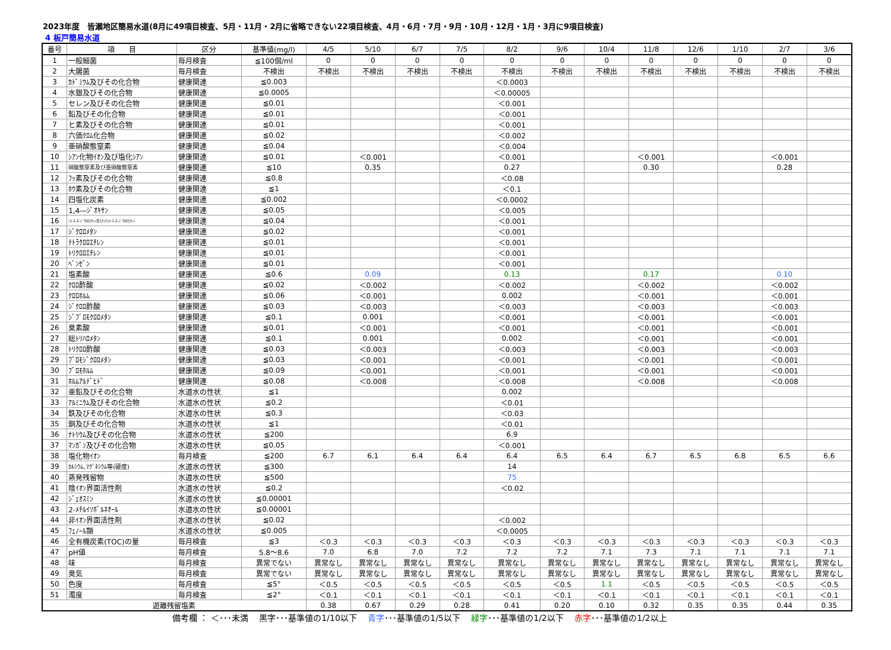2023年度　皆瀬地区簡易水道(8月に49項目検査、5月・11月・2月に省略できない22項目検査、4月・6月・7月・9月・10月・12月・1月・3月に9項目検査)
4 板戸簡易水道
| 番号 | 項 目 | 区分 | 基準値(mg/l) | 4/5 | 5/10 | 6/7 | 7/5 | 8/2 | 9/6 | 10/4 | 11/8 | 12/6 | 1/10 | 2/7 | 3/6 |
| --- | --- | --- | --- | --- | --- | --- | --- | --- | --- | --- | --- | --- | --- | --- | --- |
| 1 | 一般細菌 | 毎月検査 | ≦100個/ml | 0 | 0 | 0 | 0 | 0 | 0 | 0 | 0 | 0 | 0 | 0 | 0 |
| 2 | 大腸菌 | 毎月検査 | 不検出 | 不検出 | 不検出 | 不検出 | 不検出 | 不検出 | 不検出 | 不検出 | 不検出 | 不検出 | 不検出 | 不検出 | 不検出 |
| 3 | ｶﾄﾞﾐｳﾑ及びその化合物 | 健康関連 | ≦0.003 | | | | | ＜0.0003 | | | | | | | |
| 4 | 水銀及びその化合物 | 健康関連 | ≦0.0005 | | | | | ＜0.00005 | | | | | | | |
| 5 | セレン及びその化合物 | 健康関連 | ≦0.01 | | | | | ＜0.001 | | | | | | | |
| 6 | 鉛及びその化合物 | 健康関連 | ≦0.01 | | | | | ＜0.001 | | | | | | | |
| 7 | ヒ素及びその化合物 | 健康関連 | ≦0.01 | | | | | ＜0.001 | | | | | | | |
| 8 | 六価ｸﾛﾑ化合物 | 健康関連 | ≦0.02 | | | | | ＜0.002 | | | | | | | |
| 9 | 亜硝酸態窒素 | 健康関連 | ≦0.04 | | | | | ＜0.004 | | | | | | | |
| 10 | ｼｱﾝ化物ｲｵﾝ及び塩化ｼｱﾝ | 健康関連 | ≦0.01 | | ＜0.001 | | | ＜0.001 | | | ＜0.001 | | | ＜0.001 | |
| 11 | 硝酸態窒素及び亜硝酸態窒素 | 健康関連 | ≦10 | | 0.35 | | | 0.27 | | | 0.30 | | | 0.28 | |
| 12 | ﾌｯ素及びその化合物 | 健康関連 | ≦0.8 | | | | | ＜0.08 | | | | | | | |
| 13 | ﾎｳ素及びその化合物 | 健康関連 | ≦1 | | | | | ＜0.1 | | | | | | | |
| 14 | 四塩化炭素 | 健康関連 | ≦0.002 | | | | | ＜0.0002 | | | | | | | |
| 15 | 1,4―ｼﾞｵｷｻﾝ | 健康関連 | ≦0.05 | | | | | ＜0.005 | | | | | | | |
| 16 | ｼｽ-1,2-ｼﾞｸﾛﾛｴﾁﾚﾝ及びﾄﾗﾝｽ-1,2-ｼﾞｸﾛﾛｴﾁﾚﾝ | 健康関連 | ≦0.04 | | | | | ＜0.001 | | | | | | | |
| 17 | ｼﾞｸﾛﾛﾒﾀﾝ | 健康関連 | ≦0.02 | | | | | ＜0.001 | | | | | | | |
| 18 | ﾃﾄﾗｸﾛﾛｴﾁﾚﾝ | 健康関連 | ≦0.01 | | | | | ＜0.001 | | | | | | | |
| 19 | ﾄﾘｸﾛﾛｴﾁﾚﾝ | 健康関連 | ≦0.01 | | | | | ＜0.001 | | | | | | | |
| 20 | ﾍﾞﾝｾﾞﾝ | 健康関連 | ≦0.01 | | | | | ＜0.001 | | | | | | | |
| 21 | 塩素酸 | 健康関連 | ≦0.6 | | 0.09 | | | 0.13 | | | 0.17 | | | 0.10 | |
| 22 | ｸﾛﾛ酢酸 | 健康関連 | ≦0.02 | | ＜0.002 | | | ＜0.002 | | | ＜0.002 | | | ＜0.002 | |
| 23 | ｸﾛﾛﾎﾙﾑ | 健康関連 | ≦0.06 | | ＜0.001 | | | 0.002 | | | ＜0.001 | | | ＜0.001 | |
| 24 | ｼﾞｸﾛﾛ酢酸 | 健康関連 | ≦0.03 | | ＜0.003 | | | ＜0.003 | | | ＜0.003 | | | ＜0.003 | |
| 25 | ｼﾞﾌﾞﾛﾓｸﾛﾛﾒﾀﾝ | 健康関連 | ≦0.1 | | 0.001 | | | ＜0.001 | | | ＜0.001 | | | ＜0.001 | |
| 26 | 臭素酸 | 健康関連 | ≦0.01 | | ＜0.001 | | | ＜0.001 | | | ＜0.001 | | | ＜0.001 | |
| 27 | 総ﾄﾘﾊﾛﾒﾀﾝ | 健康関連 | ≦0.1 | | 0.001 | | | 0.002 | | | ＜0.001 | | | ＜0.001 | |
| 28 | ﾄﾘｸﾛﾛ酢酸 | 健康関連 | ≦0.03 | | ＜0.003 | | | ＜0.003 | | | ＜0.003 | | | ＜0.003 | |
| 29 | ﾌﾞﾛﾓｼﾞｸﾛﾛﾒﾀﾝ | 健康関連 | ≦0.03 | | ＜0.001 | | | ＜0.001 | | | ＜0.001 | | | ＜0.001 | |
| 30 | ﾌﾞﾛﾓﾎﾙﾑ | 健康関連 | ≦0.09 | | ＜0.001 | | | ＜0.001 | | | ＜0.001 | | | ＜0.001 | |
| 31 | ﾎﾙﾑｱﾙﾃﾞﾋﾄﾞ | 健康関連 | ≦0.08 | | ＜0.008 | | | ＜0.008 | | | ＜0.008 | | | ＜0.008 | |
| 32 | 亜鉛及びその化合物 | 水道水の性状 | ≦1 | | | | | 0.002 | | | | | | | |
| 33 | ｱﾙﾐﾆｳﾑ及びその化合物 | 水道水の性状 | ≦0.2 | | | | | ＜0.01 | | | | | | | |
| 34 | 鉄及びその化合物 | 水道水の性状 | ≦0.3 | | | | | ＜0.03 | | | | | | | |
| 35 | 銅及びその化合物 | 水道水の性状 | ≦1 | | | | | ＜0.01 | | | | | | | |
| 36 | ﾅﾄﾘｳﾑ及びその化合物 | 水道水の性状 | ≦200 | | | | | 6.9 | | | | | | | |
| 37 | ﾏﾝｶﾞﾝ及びその化合物 | 水道水の性状 | ≦0.05 | | | | | ＜0.001 | | | | | | | |
| 38 | 塩化物ｲｵﾝ | 毎月検査 | ≦200 | 6.7 | 6.1 | 6.4 | 6.4 | 6.4 | 6.5 | 6.4 | 6.7 | 6.5 | 6.8 | 6.5 | 6.6 |
| 39 | ｶﾙｼｳﾑ､ﾏｸﾞﾈｼｳﾑ等(硬度) | 水道水の性状 | ≦300 | | | | | 14 | | | | | | | |
| 40 | 蒸発残留物 | 水道水の性状 | ≦500 | | | | | 75 | | | | | | | |
| 41 | 陰ｲｵﾝ界面活性剤 | 水道水の性状 | ≦0.2 | | | | | ＜0.02 | | | | | | | |
| 42 | ｼﾞｪｵｽﾐﾝ | 水道水の性状 | ≦0.00001 | | | | | | | | | | | | |
| 43 | 2-ﾒﾁﾙｲｿﾎﾞﾙﾈｵｰﾙ | 水道水の性状 | ≦0.00001 | | | | | | | | | | | | |
| 44 | 非ｲｵﾝ界面活性剤 | 水道水の性状 | ≦0.02 | | | | | ＜0.002 | | | | | | | |
| 45 | ﾌｪﾉｰﾙ類 | 水道水の性状 | ≦0.005 | | | | | ＜0.0005 | | | | | | | |
| 46 | 全有機炭素(TOC)の量 | 毎月検査 | ≦3 | ＜0.3 | ＜0.3 | ＜0.3 | ＜0.3 | ＜0.3 | ＜0.3 | ＜0.3 | ＜0.3 | ＜0.3 | ＜0.3 | ＜0.3 | ＜0.3 |
| 47 | pH値 | 毎月検査 | 5.8～8.6 | 7.0 | 6.8 | 7.0 | 7.2 | 7.2 | 7.2 | 7.1 | 7.3 | 7.1 | 7.1 | 7.1 | 7.1 |
| 48 | 味 | 毎月検査 | 異常でない | 異常なし | 異常なし | 異常なし | 異常なし | 異常なし | 異常なし | 異常なし | 異常なし | 異常なし | 異常なし | 異常なし | 異常なし |
| 49 | 臭気 | 毎月検査 | 異常でない | 異常なし | 異常なし | 異常なし | 異常なし | 異常なし | 異常なし | 異常なし | 異常なし | 異常なし | 異常なし | 異常なし | 異常なし |
| 50 | 色度 | 毎月検査 | ≦5° | ＜0.5 | ＜0.5 | ＜0.5 | ＜0.5 | ＜0.5 | ＜0.5 | 1.1 | ＜0.5 | ＜0.5 | ＜0.5 | ＜0.5 | ＜0.5 |
| 51 | 濁度 | 毎月検査 | ≦2° | ＜0.1 | ＜0.1 | ＜0.1 | ＜0.1 | ＜0.1 | ＜0.1 | ＜0.1 | ＜0.1 | ＜0.1 | ＜0.1 | ＜0.1 | ＜0.1 |
| 遊離残留塩素 | | | | 0.38 | 0.67 | 0.29 | 0.28 | 0.41 | 0.20 | 0.10 | 0.32 | 0.35 | 0.35 | 0.44 | 0.35 |
備考欄 ： ＜･･･未満　 黒字･･･基準値の1/10以下　 青字･･･基準値の1/5以下　 緑字･･･基準値の1/2以下　 赤字･･･基準値の1/2以上